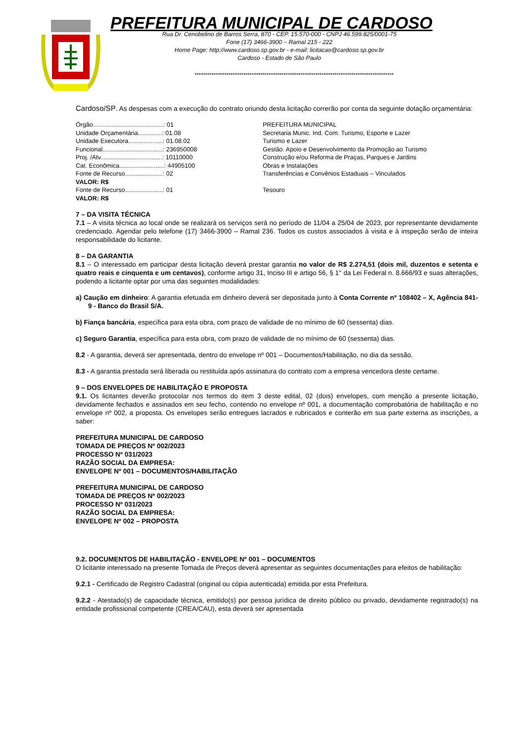PREFEITURA MUNICIPAL DE CARDOSO
Rua Dr. Cenobelino de Barros Serra, 870 - CEP. 15.570-000 - CNPJ 46.599.825/0001-75
Fone (17) 3466-3900 – Ramal 215 - 222
Home Page: http://www.cardoso.sp.gov.br - e-mail: licitacao@cardoso.sp.gov.br
Cardoso - Estado de São Paulo
**********************************************************************************************
Cardoso/SP. As despesas com a execução do contrato oriundo desta licitação correrão por conta da seguinte dotação orçamentária:
| Órgão.........................................: 01 | PREFEITURA MUNICIPAL |
| Unidade Orçamentária..............: 01.08 | Secretaria Munic. Ind. Com. Turismo, Esporte e Lazer |
| Unidade Executora....................: 01.08.02 | Turismo e Lazer |
| Funcional...................................: 236950008 | Gestão. Apoio e Desenvolvimento da Promoção ao Turismo |
| Proj. /Atv....................................: 10110000 | Construção e/ou Reforma de Praças, Parques e Jardins |
| Cat. Econômica..........................: 44905100 | Obras e Instalações |
| Fonte de Recurso......................: 02 | Transferências e Convênios Estaduais – Vinculados |
| VALOR: R$ | |
| Fonte de Recurso......................: 01 | Tesouro |
| VALOR: R$ | |
7 – DA VISITA TÉCNICA
7.1 – A visita técnica ao local onde se realizará os serviços será no período de 11/04 a 25/04 de 2023, por representante devidamente credenciado. Agendar pelo telefone (17) 3466-3900 – Ramal 236. Todos os custos associados à visita e à inspeção serão de inteira responsabilidade do licitante.
8 – DA GARANTIA
8.1 – O interessado em participar desta licitação deverá prestar garantia no valor de R$ 2.274,51 (dois mil, duzentos e setenta e quatro reais e cinquenta e um centavos), conforme artigo 31, Inciso III e artigo 56, § 1° da Lei Federal n. 8.666/93 e suas alterações, podendo a licitante optar por uma das seguintes modalidades:
a) Caução em dinheiro: A garantia efetuada em dinheiro deverá ser depositada junto à Conta Corrente nº 108402 – X, Agência 841-9 - Banco do Brasil S/A.
b) Fiança bancária, específica para esta obra, com prazo de validade de no mínimo de 60 (sessenta) dias.
c) Seguro Garantia, específica para esta obra, com prazo de validade de no mínimo de 60 (sessenta) dias.
8.2 - A garantia, deverá ser apresentada, dentro do envelope nº 001 – Documentos/Habilitação, no dia da sessão.
8.3 - A garantia prestada será liberada ou restituída após assinatura do contrato com a empresa vencedora deste certame.
9 – DOS ENVELOPES DE HABILITAÇÃO E PROPOSTA
9.1. Os licitantes deverão protocolar nos termos do item 3 deste edital, 02 (dois) envelopes, com menção a presente licitação, devidamente fechados e assinados em seu fecho, contendo no envelope nº 001, a documentação comprobatória de habilitação e no envelope nº 002, a proposta. Os envelopes serão entregues lacrados e rubricados e conterão em sua parte externa as inscrições, a saber:
PREFEITURA MUNICIPAL DE CARDOSO
TOMADA DE PREÇOS Nº 002/2023
PROCESSO Nº 031/2023
RAZÃO SOCIAL DA EMPRESA:
ENVELOPE Nº 001 – DOCUMENTOS/HABILITAÇÃO
PREFEITURA MUNICIPAL DE CARDOSO
TOMADA DE PREÇOS Nº 002/2023
PROCESSO Nº 031/2023
RAZÃO SOCIAL DA EMPRESA:
ENVELOPE Nº 002 – PROPOSTA
9.2. DOCUMENTOS DE HABILITAÇÃO - ENVELOPE Nº 001 – DOCUMENTOS
O licitante interessado na presente Tomada de Preços deverá apresentar as seguintes documentações para efeitos de habilitação:
9.2.1 - Certificado de Registro Cadastral (original ou cópia autenticada) emitida por esta Prefeitura.
9.2.2 - Atestado(s) de capacidade técnica, emitido(s) por pessoa jurídica de direito público ou privado, devidamente registrado(s) na entidade profissional competente (CREA/CAU), esta deverá ser apresentada